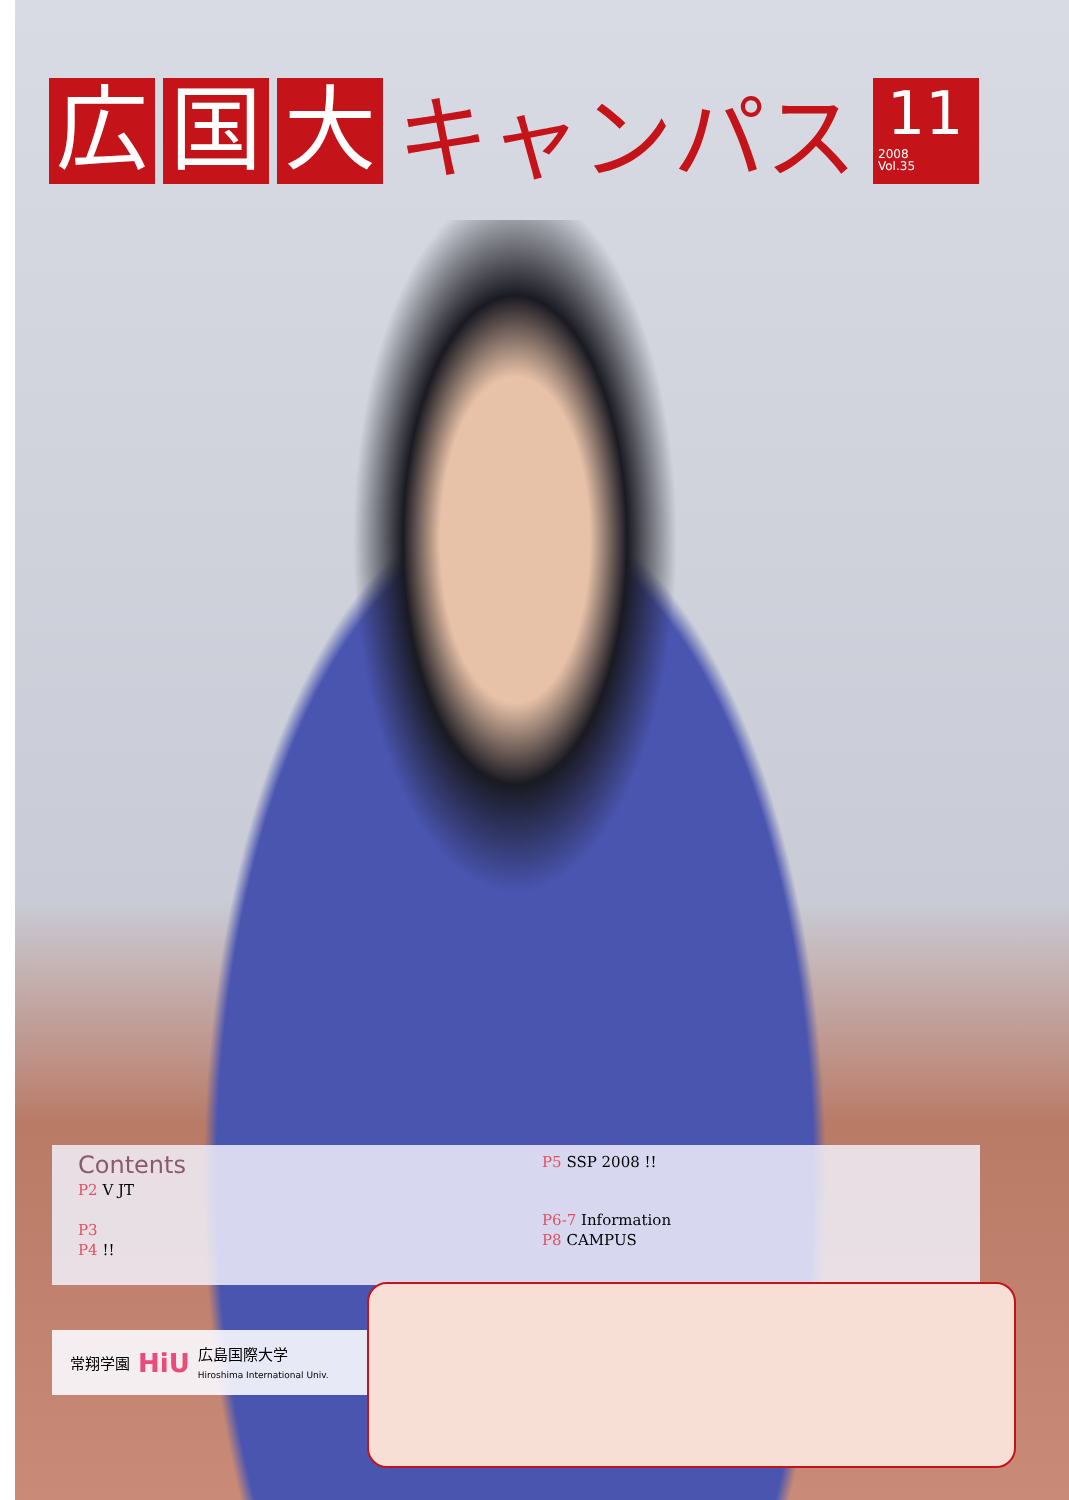広国 大 キャンパス
11
2008
Vol.35
Contents
P2 V JT
P3
P4 !!
P5 SSP 2008 !!
P6-7 Information
P8 CAMPUS
常翔学園 HiU 広島国際大学
Hiroshima International Univ.